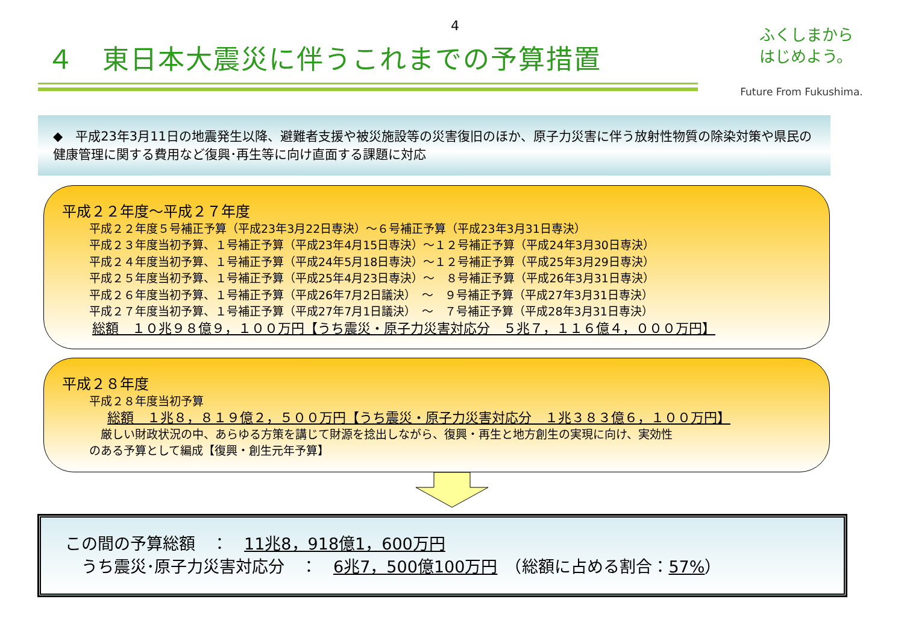4
ふくしまから
はじめよう。
Future From Fukushima.
４　東日本大震災に伴うこれまでの予算措置
◆　平成23年3月11日の地震発生以降、避難者支援や被災施設等の災害復旧のほか、原子力災害に伴う放射性物質の除染対策や県民の健康管理に関する費用など復興･再生等に向け直面する課題に対応
平成２２年度～平成２７年度
平成２２年度５号補正予算（平成23年3月22日専決）～６号補正予算（平成23年3月31日専決）
平成２３年度当初予算、１号補正予算（平成23年4月15日専決）～１２号補正予算（平成24年3月30日専決）
平成２４年度当初予算、１号補正予算（平成24年5月18日専決）～１２号補正予算（平成25年3月29日専決）
平成２５年度当初予算、１号補正予算（平成25年4月23日専決）～　８号補正予算（平成26年3月31日専決）
平成２６年度当初予算、１号補正予算（平成26年7月2日議決）　～　９号補正予算（平成27年3月31日専決）
平成２７年度当初予算、１号補正予算（平成27年7月1日議決）　～　７号補正予算（平成28年3月31日専決）
総額　１０兆９８億９，１００万円【うち震災・原子力災害対応分　５兆７，１１６億４，０００万円】
平成２８年度
平成２８年度当初予算
総額　１兆８，８１９億２，５００万円【うち震災・原子力災害対応分　１兆３８３億６，１００万円】
　厳しい財政状況の中、あらゆる方策を講じて財源を捻出しながら、復興・再生と地方創生の実現に向け、実効性
のある予算として編成【復興・創生元年予算】
この間の予算総額　：　11兆8，918億1，600万円
　うち震災･原子力災害対応分　：　6兆7，500億100万円　（総額に占める割合：57%）